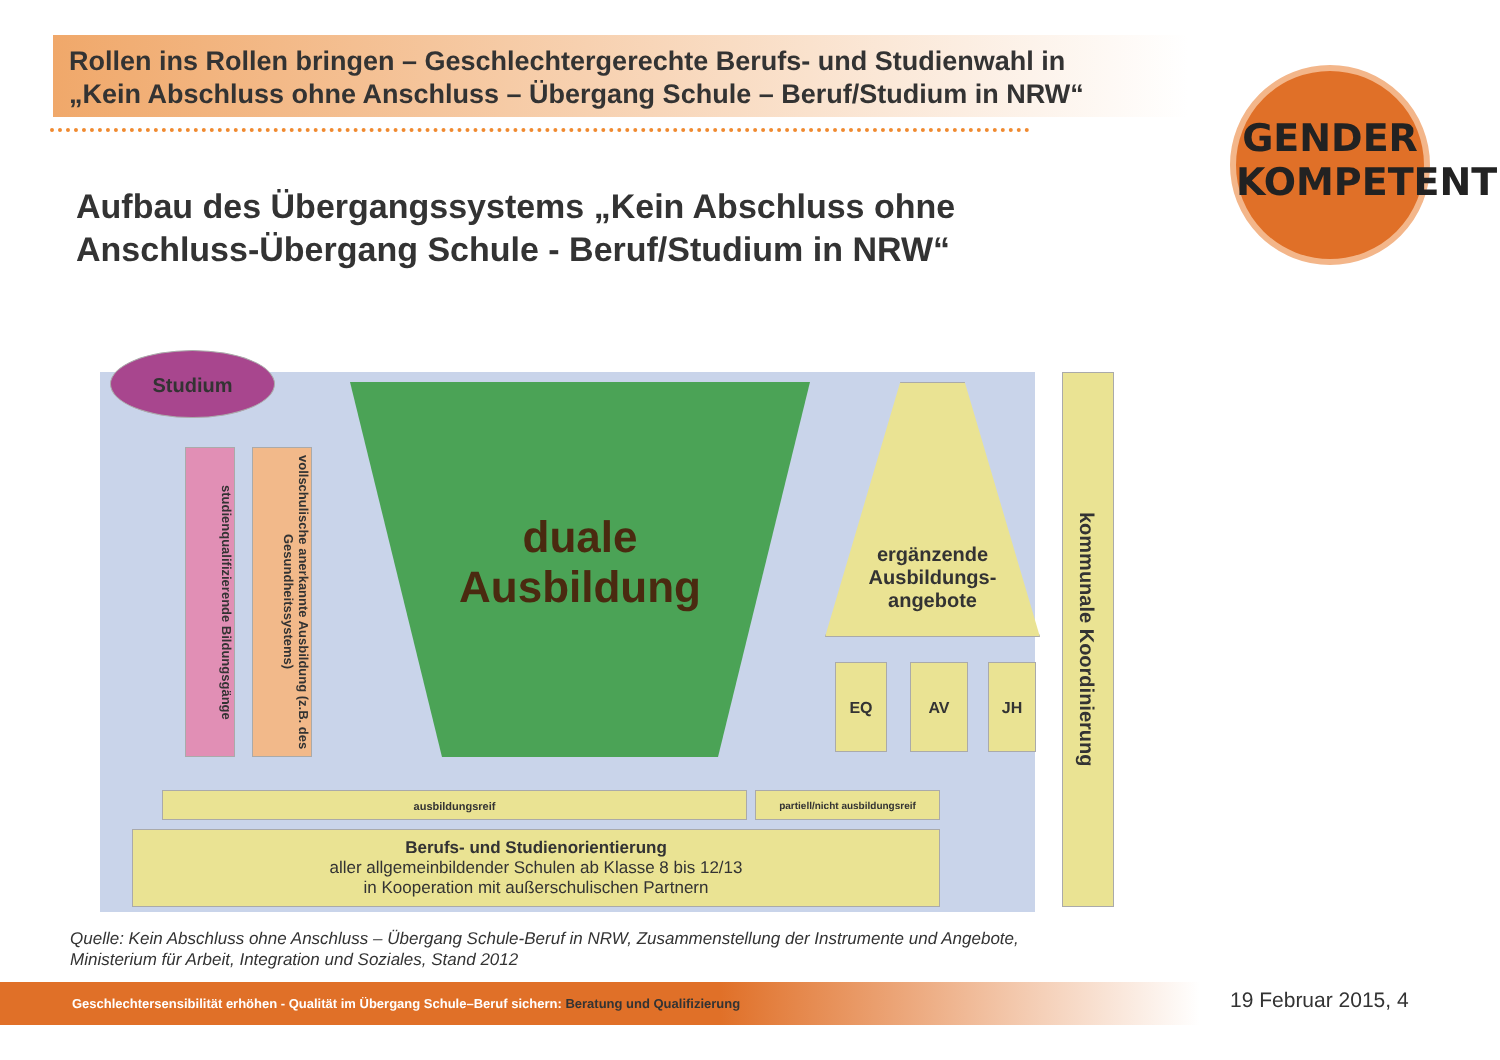Rollen ins Rollen bringen – Geschlechtergerechte Berufs- und Studienwahl in
„Kein Abschluss ohne Anschluss – Übergang Schule – Beruf/Studium in NRW“
GENDER
KOMPETENT
Aufbau des Übergangssystems „Kein Abschluss ohne
Anschluss-Übergang Schule - Beruf/Studium in NRW“
Studium
studienqualifizierende Bildungsgänge
vollschulische anerkannte Ausbildung (z.B. des Gesundheitssystems)
duale
Ausbildung
ergänzende Ausbildungs-angebote
EQ AV JH
kommunale Koordinierung
ausbildungsreif partiell/nicht ausbildungsreif
Berufs- und Studienorientierung
aller allgemeinbildender Schulen ab Klasse 8 bis 12/13
in Kooperation mit außerschulischen Partnern
Quelle: Kein Abschluss ohne Anschluss – Übergang Schule-Beruf in NRW, Zusammenstellung der Instrumente und Angebote,
Ministerium für Arbeit, Integration und Soziales, Stand 2012
Geschlechtersensibilität erhöhen - Qualität im Übergang Schule–Beruf sichern: Beratung und Qualifizierung 19 Februar 2015, 4